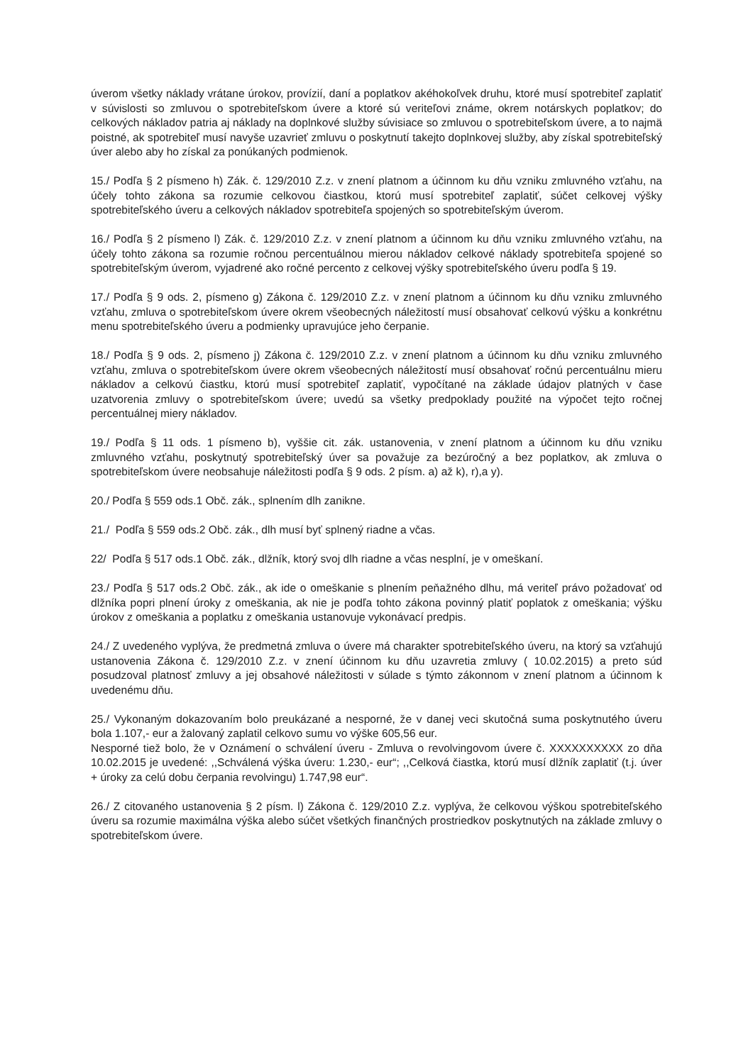úverom všetky náklady vrátane úrokov, provízií, daní a poplatkov akéhokoľvek druhu, ktoré musí spotrebiteľ zaplatiť v súvislosti so zmluvou o spotrebiteľskom úvere a ktoré sú veriteľovi známe, okrem notárskych poplatkov; do celkových nákladov patria aj náklady na doplnkové služby súvisiace so zmluvou o spotrebiteľskom úvere, a to najmä poistné, ak spotrebiteľ musí navyše uzavrieť zmluvu o poskytnutí takejto doplnkovej služby, aby získal spotrebiteľský úver alebo aby ho získal za ponúkaných podmienok.
15./ Podľa § 2 písmeno h) Zák. č. 129/2010 Z.z. v znení platnom a účinnom ku dňu vzniku zmluvného vzťahu, na účely tohto zákona sa rozumie celkovou čiastkou, ktorú musí spotrebiteľ zaplatiť, súčet celkovej výšky spotrebiteľského úveru a celkových nákladov spotrebiteľa spojených so spotrebiteľským úverom.
16./ Podľa § 2 písmeno l) Zák. č. 129/2010 Z.z. v znení platnom a účinnom ku dňu vzniku zmluvného vzťahu, na účely tohto zákona sa rozumie ročnou percentuálnou mierou nákladov celkové náklady spotrebiteľa spojené so spotrebiteľským úverom, vyjadrené ako ročné percento z celkovej výšky spotrebiteľského úveru podľa § 19.
17./ Podľa § 9 ods. 2, písmeno g) Zákona č. 129/2010 Z.z. v znení platnom a účinnom ku dňu vzniku zmluvného vzťahu, zmluva o spotrebiteľskom úvere okrem všeobecných náležitostí musí obsahovať celkovú výšku a konkrétnu menu spotrebiteľského úveru a podmienky upravujúce jeho čerpanie.
18./ Podľa § 9 ods. 2, písmeno j) Zákona č. 129/2010 Z.z. v znení platnom a účinnom ku dňu vzniku zmluvného vzťahu, zmluva o spotrebiteľskom úvere okrem všeobecných náležitostí musí obsahovať ročnú percentuálnu mieru nákladov a celkovú čiastku, ktorú musí spotrebiteľ zaplatiť, vypočítané na základe údajov platných v čase uzatvorenia zmluvy o spotrebiteľskom úvere; uvedú sa všetky predpoklady použité na výpočet tejto ročnej percentuálnej miery nákladov.
19./ Podľa § 11 ods. 1 písmeno b), vyššie cit. zák. ustanovenia, v znení platnom a účinnom ku dňu vzniku zmluvného vzťahu, poskytnutý spotrebiteľský úver sa považuje za bezúročný a bez poplatkov, ak zmluva o spotrebiteľskom úvere neobsahuje náležitosti podľa § 9 ods. 2 písm. a) až k), r),a y).
20./ Podľa § 559 ods.1 Obč. zák., splnením dlh zanikne.
21./ Podľa § 559 ods.2 Obč. zák., dlh musí byť splnený riadne a včas.
22/ Podľa § 517 ods.1 Obč. zák., dlžník, ktorý svoj dlh riadne a včas nesplní, je v omeškaní.
23./ Podľa § 517 ods.2 Obč. zák., ak ide o omeškanie s plnením peňažného dlhu, má veriteľ právo požadovať od dlžníka popri plnení úroky z omeškania, ak nie je podľa tohto zákona povinný platiť poplatok z omeškania; výšku úrokov z omeškania a poplatku z omeškania ustanovuje vykonávací predpis.
24./ Z uvedeného vyplýva, že predmetná zmluva o úvere má charakter spotrebiteľského úveru, na ktorý sa vzťahujú ustanovenia Zákona č. 129/2010 Z.z. v znení účinnom ku dňu uzavretia zmluvy ( 10.02.2015) a preto súd posudzoval platnosť zmluvy a jej obsahové náležitosti v súlade s týmto zákonnom v znení platnom a účinnom k uvedenému dňu.
25./ Vykonaným dokazovaním bolo preukázané a nesporné, že v danej veci skutočná suma poskytnutého úveru bola 1.107,- eur a žalovaný zaplatil celkovo sumu vo výške 605,56 eur.
Nesporné tiež bolo, že v Oznámení o schválení úveru - Zmluva o revolvingovom úvere č. XXXXXXXXXX zo dňa 10.02.2015 je uvedené: ,,Schválená výška úveru: 1.230,- eur“; ,,Celková čiastka, ktorú musí dlžník zaplatiť (t.j. úver + úroky za celú dobu čerpania revolvingu) 1.747,98 eur“.
26./ Z citovaného ustanovenia § 2 písm. l) Zákona č. 129/2010 Z.z. vyplýva, že celkovou výškou spotrebiteľského úveru sa rozumie maximálna výška alebo súčet všetkých finančných prostriedkov poskytnutých na základe zmluvy o spotrebiteľskom úvere.